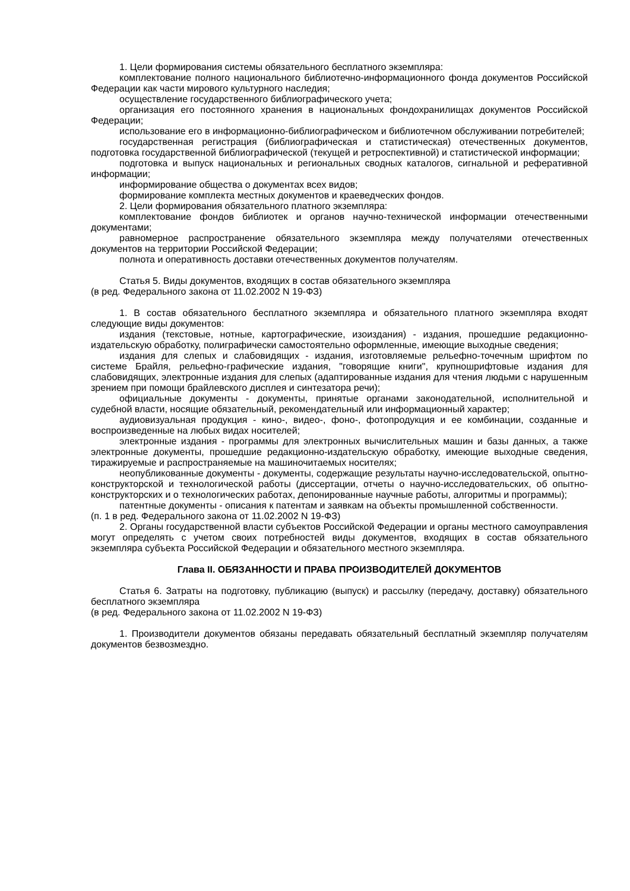1. Цели формирования системы обязательного бесплатного экземпляра:
комплектование полного национального библиотечно-информационного фонда документов Российской Федерации как части мирового культурного наследия;
осуществление государственного библиографического учета;
организация его постоянного хранения в национальных фондохранилищах документов Российской Федерации;
использование его в информационно-библиографическом и библиотечном обслуживании потребителей;
государственная регистрация (библиографическая и статистическая) отечественных документов, подготовка государственной библиографической (текущей и ретроспективной) и статистической информации;
подготовка и выпуск национальных и региональных сводных каталогов, сигнальной и реферативной информации;
информирование общества о документах всех видов;
формирование комплекта местных документов и краеведческих фондов.
2. Цели формирования обязательного платного экземпляра:
комплектование фондов библиотек и органов научно-технической информации отечественными документами;
равномерное распространение обязательного экземпляра между получателями отечественных документов на территории Российской Федерации;
полнота и оперативность доставки отечественных документов получателям.
Статья 5. Виды документов, входящих в состав обязательного экземпляра
(в ред. Федерального закона от 11.02.2002 N 19-ФЗ)
1. В состав обязательного бесплатного экземпляра и обязательного платного экземпляра входят следующие виды документов:
издания (текстовые, нотные, картографические, изоиздания) - издания, прошедшие редакционно-издательскую обработку, полиграфически самостоятельно оформленные, имеющие выходные сведения;
издания для слепых и слабовидящих - издания, изготовляемые рельефно-точечным шрифтом по системе Брайля, рельефно-графические издания, "говорящие книги", крупношрифтовые издания для слабовидящих, электронные издания для слепых (адаптированные издания для чтения людьми с нарушенным зрением при помощи брайлевского дисплея и синтезатора речи);
официальные документы - документы, принятые органами законодательной, исполнительной и судебной власти, носящие обязательный, рекомендательный или информационный характер;
аудиовизуальная продукция - кино-, видео-, фоно-, фотопродукция и ее комбинации, созданные и воспроизведенные на любых видах носителей;
электронные издания - программы для электронных вычислительных машин и базы данных, а также электронные документы, прошедшие редакционно-издательскую обработку, имеющие выходные сведения, тиражируемые и распространяемые на машиночитаемых носителях;
неопубликованные документы - документы, содержащие результаты научно-исследовательской, опытно-конструкторской и технологической работы (диссертации, отчеты о научно-исследовательских, об опытно-конструкторских и о технологических работах, депонированные научные работы, алгоритмы и программы);
патентные документы - описания к патентам и заявкам на объекты промышленной собственности.
(п. 1 в ред. Федерального закона от 11.02.2002 N 19-ФЗ)
2. Органы государственной власти субъектов Российской Федерации и органы местного самоуправления могут определять с учетом своих потребностей виды документов, входящих в состав обязательного экземпляра субъекта Российской Федерации и обязательного местного экземпляра.
Глава II. ОБЯЗАННОСТИ И ПРАВА ПРОИЗВОДИТЕЛЕЙ ДОКУМЕНТОВ
Статья 6. Затраты на подготовку, публикацию (выпуск) и рассылку (передачу, доставку) обязательного бесплатного экземпляра
(в ред. Федерального закона от 11.02.2002 N 19-ФЗ)
1. Производители документов обязаны передавать обязательный бесплатный экземпляр получателям документов безвозмездно.